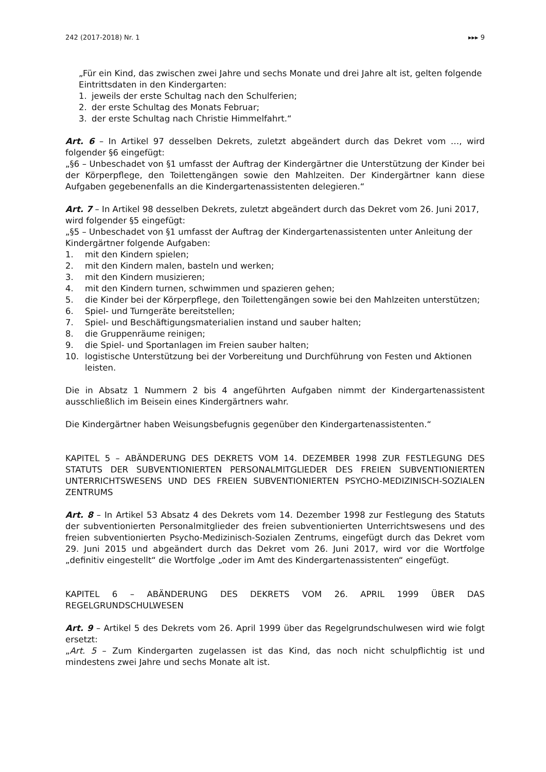242 (2017-2018) Nr. 1 ▸▸▸ 9
„Für ein Kind, das zwischen zwei Jahre und sechs Monate und drei Jahre alt ist, gelten folgende Eintrittsdaten in den Kindergarten:
1. jeweils der erste Schultag nach den Schulferien;
2. der erste Schultag des Monats Februar;
3. der erste Schultag nach Christie Himmelfahrt.“
Art. 6 – In Artikel 97 desselben Dekrets, zuletzt abgeändert durch das Dekret vom …, wird folgender §6 eingefügt:
„§6 – Unbeschadet von §1 umfasst der Auftrag der Kindergärtner die Unterstützung der Kinder bei der Körperpflege, den Toilettengängen sowie den Mahlzeiten. Der Kindergärtner kann diese Aufgaben gegebenenfalls an die Kindergartenassistenten delegieren.“
Art. 7 – In Artikel 98 desselben Dekrets, zuletzt abgeändert durch das Dekret vom 26. Juni 2017, wird folgender §5 eingefügt:
„§5 – Unbeschadet von §1 umfasst der Auftrag der Kindergartenassistenten unter Anleitung der Kindergärtner folgende Aufgaben:
1. mit den Kindern spielen;
2. mit den Kindern malen, basteln und werken;
3. mit den Kindern musizieren;
4. mit den Kindern turnen, schwimmen und spazieren gehen;
5. die Kinder bei der Körperpflege, den Toilettengängen sowie bei den Mahlzeiten unterstützen;
6. Spiel- und Turngeräte bereitstellen;
7. Spiel- und Beschäftigungsmaterialien instand und sauber halten;
8. die Gruppenräume reinigen;
9. die Spiel- und Sportanlagen im Freien sauber halten;
10. logistische Unterstützung bei der Vorbereitung und Durchführung von Festen und Aktionen leisten.
Die in Absatz 1 Nummern 2 bis 4 angeführten Aufgaben nimmt der Kindergartenassistent ausschließlich im Beisein eines Kindergärtners wahr.
Die Kindergärtner haben Weisungsbefugnis gegenüber den Kindergartenassistenten.“
KAPITEL 5 – ABÄNDERUNG DES DEKRETS VOM 14. DEZEMBER 1998 ZUR FESTLEGUNG DES STATUTS DER SUBVENTIONIERTEN PERSONALMITGLIEDER DES FREIEN SUBVENTIONIERTEN UNTERRICHTSWESENS UND DES FREIEN SUBVENTIONIERTEN PSYCHO-MEDIZINISCH-SOZIALEN ZENTRUMS
Art. 8 – In Artikel 53 Absatz 4 des Dekrets vom 14. Dezember 1998 zur Festlegung des Statuts der subventionierten Personalmitglieder des freien subventionierten Unterrichtswesens und des freien subventionierten Psycho-Medizinisch-Sozialen Zentrums, eingefügt durch das Dekret vom 29. Juni 2015 und abgeändert durch das Dekret vom 26. Juni 2017, wird vor die Wortfolge „definitiv eingestellt“ die Wortfolge „oder im Amt des Kindergartenassistenten“ eingefügt.
KAPITEL 6 – ABÄNDERUNG DES DEKRETS VOM 26. APRIL 1999 ÜBER DAS REGELGRUNDSCHULWESEN
Art. 9 – Artikel 5 des Dekrets vom 26. April 1999 über das Regelgrundschulwesen wird wie folgt ersetzt:
„Art. 5 – Zum Kindergarten zugelassen ist das Kind, das noch nicht schulpflichtig ist und mindestens zwei Jahre und sechs Monate alt ist.